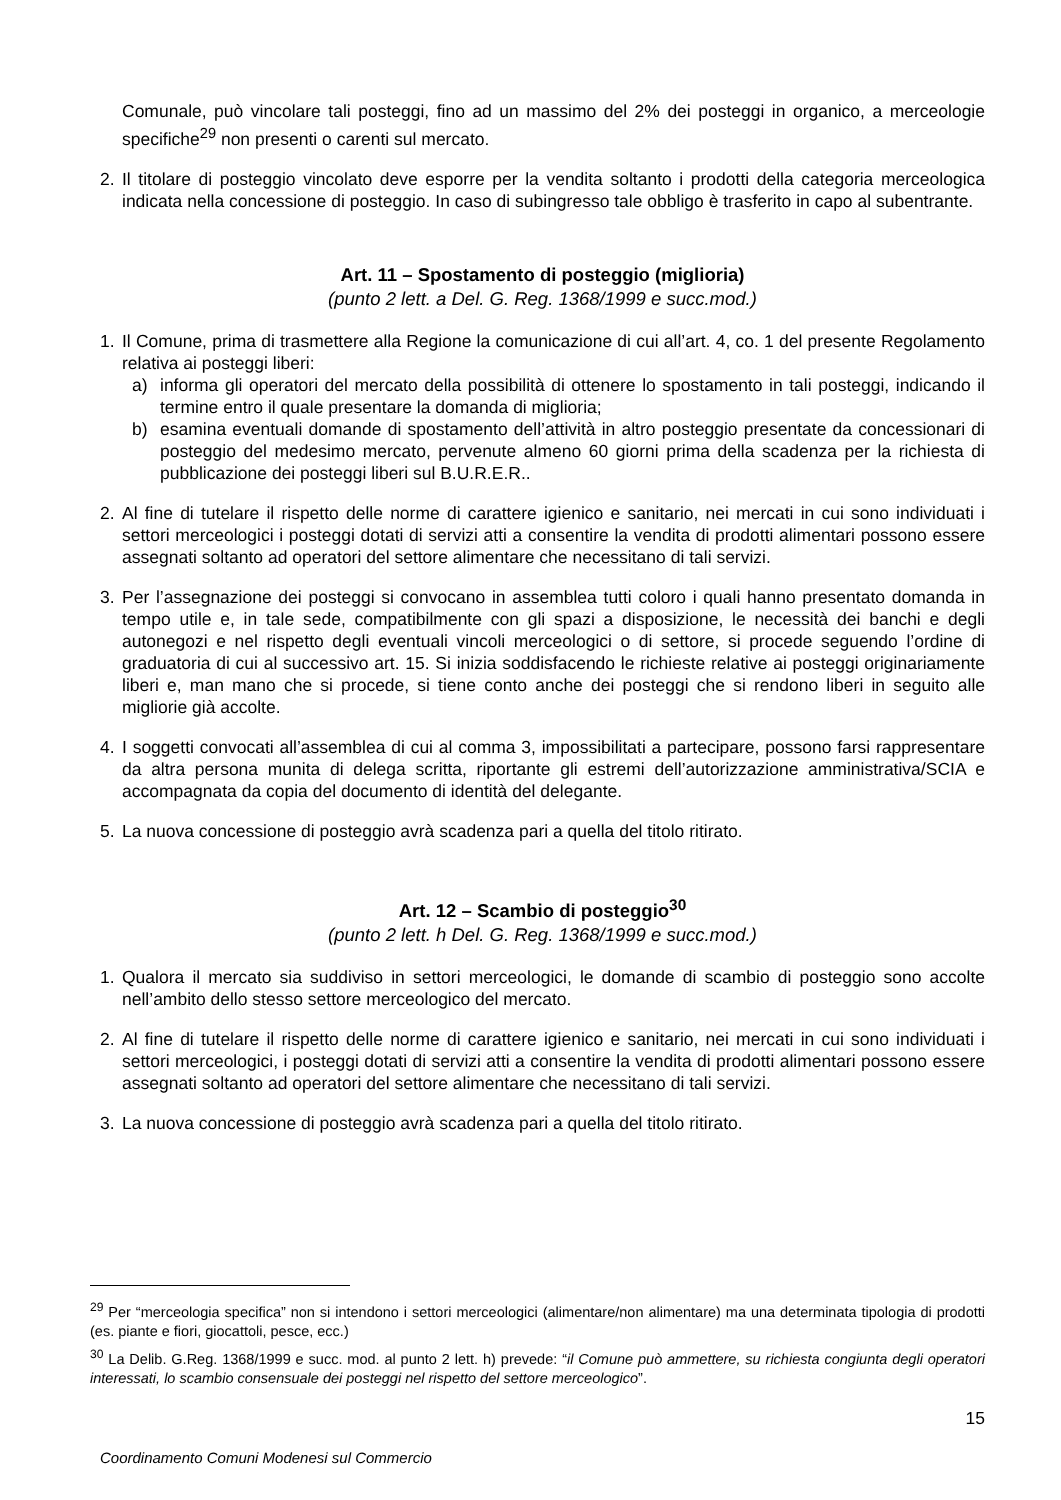Comunale, può vincolare tali posteggi, fino ad un massimo del 2% dei posteggi in organico, a merceologie specifiche<sup>29</sup> non presenti o carenti sul mercato.
2. Il titolare di posteggio vincolato deve esporre per la vendita soltanto i prodotti della categoria merceologica indicata nella concessione di posteggio. In caso di subingresso tale obbligo è trasferito in capo al subentrante.
Art. 11 – Spostamento di posteggio (miglioria)
(punto 2 lett. a Del. G. Reg. 1368/1999 e succ.mod.)
1. Il Comune, prima di trasmettere alla Regione la comunicazione di cui all’art. 4, co. 1 del presente Regolamento relativa ai posteggi liberi:
a) informa gli operatori del mercato della possibilità di ottenere lo spostamento in tali posteggi, indicando il termine entro il quale presentare la domanda di miglioria;
b) esamina eventuali domande di spostamento dell’attività in altro posteggio presentate da concessionari di posteggio del medesimo mercato, pervenute almeno 60 giorni prima della scadenza per la richiesta di pubblicazione dei posteggi liberi sul B.U.R.E.R..
2. Al fine di tutelare il rispetto delle norme di carattere igienico e sanitario, nei mercati in cui sono individuati i settori merceologici i posteggi dotati di servizi atti a consentire la vendita di prodotti alimentari possono essere assegnati soltanto ad operatori del settore alimentare che necessitano di tali servizi.
3. Per l’assegnazione dei posteggi si convocano in assemblea tutti coloro i quali hanno presentato domanda in tempo utile e, in tale sede, compatibilmente con gli spazi a disposizione, le necessità dei banchi e degli autonegozi e nel rispetto degli eventuali vincoli merceologici o di settore, si procede seguendo l’ordine di graduatoria di cui al successivo art. 15. Si inizia soddisfacendo le richieste relative ai posteggi originariamente liberi e, man mano che si procede, si tiene conto anche dei posteggi che si rendono liberi in seguito alle migliorie già accolte.
4. I soggetti convocati all’assemblea di cui al comma 3, impossibilitati a partecipare, possono farsi rappresentare da altra persona munita di delega scritta, riportante gli estremi dell’autorizzazione amministrativa/SCIA e accompagnata da copia del documento di identità del delegante.
5. La nuova concessione di posteggio avrà scadenza pari a quella del titolo ritirato.
Art. 12 – Scambio di posteggio<sup>30</sup>
(punto 2 lett. h Del. G. Reg. 1368/1999 e succ.mod.)
1. Qualora il mercato sia suddiviso in settori merceologici, le domande di scambio di posteggio sono accolte nell’ambito dello stesso settore merceologico del mercato.
2. Al fine di tutelare il rispetto delle norme di carattere igienico e sanitario, nei mercati in cui sono individuati i settori merceologici, i posteggi dotati di servizi atti a consentire la vendita di prodotti alimentari possono essere assegnati soltanto ad operatori del settore alimentare che necessitano di tali servizi.
3. La nuova concessione di posteggio avrà scadenza pari a quella del titolo ritirato.
<sup>29</sup> Per “merceologia specifica” non si intendono i settori merceologici (alimentare/non alimentare) ma una determinata tipologia di prodotti (es. piante e fiori, giocattoli, pesce, ecc.)
<sup>30</sup> La Delib. G.Reg. 1368/1999 e succ. mod. al punto 2 lett. h) prevede: “il Comune può ammettere, su richiesta congiunta degli operatori interessati, lo scambio consensuale dei posteggi nel rispetto del settore merceologico”.
15
Coordinamento Comuni Modenesi sul Commercio